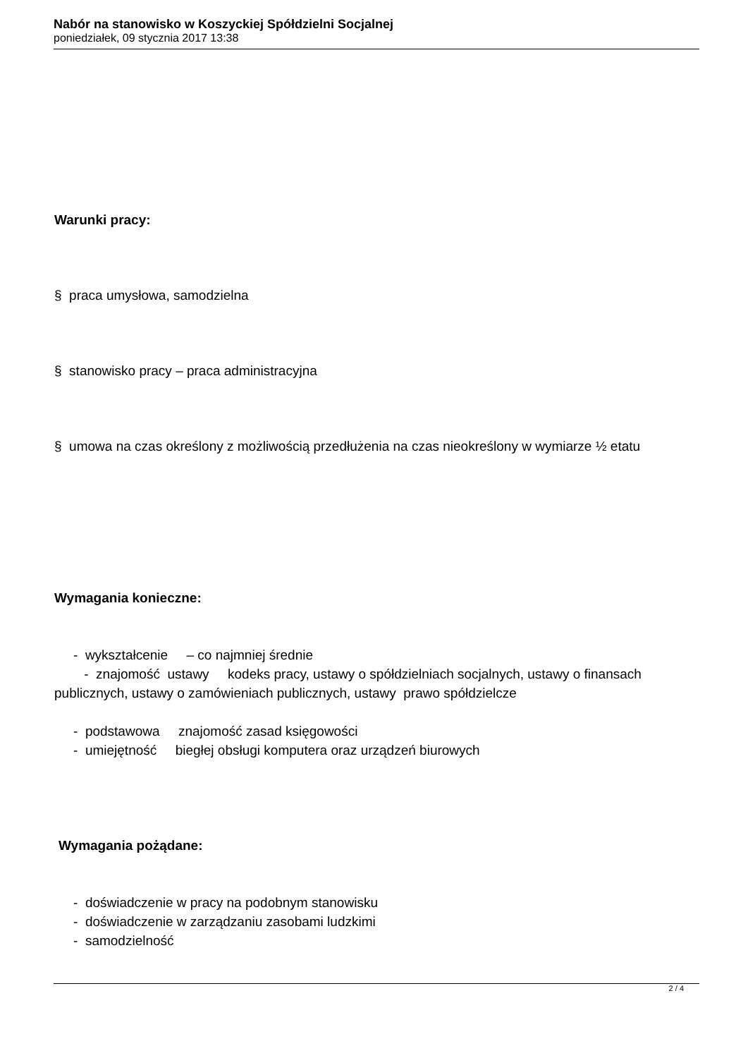Nabór na stanowisko w Koszyckiej Spółdzielni Socjalnej
poniedziałek, 09 stycznia 2017 13:38
Warunki pracy:
§ praca umysłowa, samodzielna
§ stanowisko pracy – praca administracyjna
§ umowa na czas określony z możliwością przedłużenia na czas nieokreślony w wymiarze ½ etatu
Wymagania konieczne:
- wykształcenie – co najmniej średnie
- znajomość ustawy kodeks pracy, ustawy o spółdzielniach socjalnych, ustawy o finansach publicznych, ustawy o zamówieniach publicznych, ustawy prawo spółdzielcze
- podstawowa znajomość zasad księgowości
- umiejętność biegłej obsługi komputera oraz urządzeń biurowych
Wymagania pożądane:
- doświadczenie w pracy na podobnym stanowisku
- doświadczenie w zarządzaniu zasobami ludzkimi
- samodzielność
2 / 4